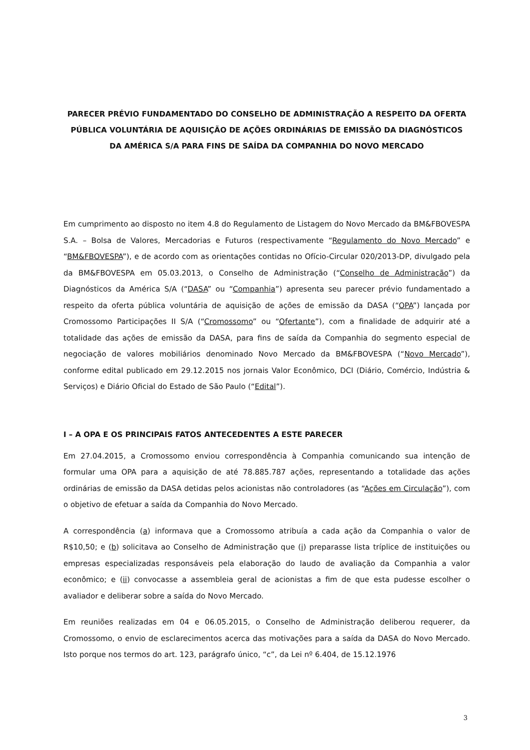PARECER PRÉVIO FUNDAMENTADO DO CONSELHO DE ADMINISTRAÇÃO A RESPEITO DA OFERTA PÚBLICA VOLUNTÁRIA DE AQUISIÇÃO DE AÇÕES ORDINÁRIAS DE EMISSÃO DA DIAGNÓSTICOS DA AMÉRICA S/A PARA FINS DE SAÍDA DA COMPANHIA DO NOVO MERCADO
Em cumprimento ao disposto no item 4.8 do Regulamento de Listagem do Novo Mercado da BM&FBOVESPA S.A. – Bolsa de Valores, Mercadorias e Futuros (respectivamente “Regulamento do Novo Mercado” e “BM&FBOVESPA”), e de acordo com as orientações contidas no Ofício-Circular 020/2013-DP, divulgado pela da BM&FBOVESPA em 05.03.2013, o Conselho de Administração (“Conselho de Administração”) da Diagnósticos da América S/A (“DASA” ou “Companhia”) apresenta seu parecer prévio fundamentado a respeito da oferta pública voluntária de aquisição de ações de emissão da DASA (“OPA”) lançada por Cromossomo Participações II S/A (“Cromossomo” ou “Ofertante”), com a finalidade de adquirir até a totalidade das ações de emissão da DASA, para fins de saída da Companhia do segmento especial de negociação de valores mobiliários denominado Novo Mercado da BM&FBOVESPA (“Novo Mercado”), conforme edital publicado em 29.12.2015 nos jornais Valor Econômico, DCI (Diário, Comércio, Indústria & Serviços) e Diário Oficial do Estado de São Paulo (“Edital”).
I – A OPA E OS PRINCIPAIS FATOS ANTECEDENTES A ESTE PARECER
Em 27.04.2015, a Cromossomo enviou correspondência à Companhia comunicando sua intenção de formular uma OPA para a aquisição de até 78.885.787 ações, representando a totalidade das ações ordinárias de emissão da DASA detidas pelos acionistas não controladores (as “Ações em Circulação”), com o objetivo de efetuar a saída da Companhia do Novo Mercado.
A correspondência (a) informava que a Cromossomo atribuía a cada ação da Companhia o valor de R$10,50; e (b) solicitava ao Conselho de Administração que (i) preparasse lista tríplice de instituições ou empresas especializadas responsáveis pela elaboração do laudo de avaliação da Companhia a valor econômico; e (ii) convocasse a assembleia geral de acionistas a fim de que esta pudesse escolher o avaliador e deliberar sobre a saída do Novo Mercado.
Em reuniões realizadas em 04 e 06.05.2015, o Conselho de Administração deliberou requerer, da Cromossomo, o envio de esclarecimentos acerca das motivações para a saída da DASA do Novo Mercado. Isto porque nos termos do art. 123, parágrafo único, “c”, da Lei nº 6.404, de 15.12.1976
3